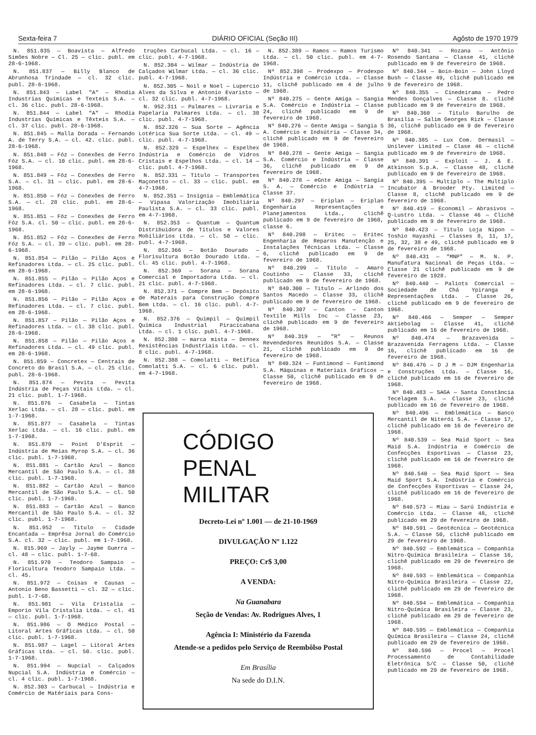Sexta-feira 7 DIÁRIO OFICIAL (Seção III) Agôsto de 1970 1979
N. 851.835 — Boavista — Alfredo Simões Nobre — Cl. 25 — clic. publ. em 28-6-1968.
N. 851.837 — Billy Blanco de Abrunhosa Trindade — cl. 32 clic. publ. 28-6-1968.
N. 851.843 — Label "A" — Rhodia Industrias Químicas e Texteis S.A. — cl. 36 clic. publ. 28-6-1968.
N. 851.844 — Label "A" — Rhodia Industrias Químicas e Têxteis S.A. — cl. 37 clic. publ. 28-6-1968.
N. 851.845 — Malla Dorada — Fernando A. de Terry S.A. — cl. 42. clic. publ. 28-6-1968.
N. 851.848 — Fóz — Conexões de Ferro Fóz S.A. — cl. 10 clic. publ. em 28-6-1968.
N. 851.849 — Fóz — Conexões de Ferro S.A. — cl. 31 — clic. publ. em 28-6-1968.
N. 851.850 — Fóz — Conexões de Ferro S.A. — cl. 28 clic. publ. em 28-6-1968.
N. 851.851 — Fóz — Conexões de Ferro Fóz S.A. cl. 50 — clic. publ. em 28-6-1968.
N. 851.852 — Fóz — Conexões de Ferro Fóz S.A. — cl. 39 — clic. publ. em 28-6-1968.
N. 851.854 — Pilão — Pilão Aços e Refinadores Ltda. — cl. 25 clic. publ. em 28-6-1968.
N. 851.855 — Pilão — Pilão Aços e Refinadores Ltda. — cl. 7 clic. publ. em 28-6-1968.
N. 851.856 — Pilão — Pilão Aços e Refinadores Ltda. — cl. 7 clic. publ. em 28-6-1968.
N. 851.857 — Pilão — Pilão Aços e Refinadores Ltda. — cl. 38 clic. publ. 28-6-1968.
N. 851.858 — Pilão — Pilão Aços e Refinadores Ltda. — cl. 49 clic. publ. em 28-6-1968.
N. 851.859 — Concretex — Centrais de Concreto do Brasil S.A. — cl. 25 clic. publ. 28-6-1968.
N. 851.874 — Pevita — Pevita Indústria de Peças Vitais Ltda. — cl. 21 clic. publ. 1-7-1968.
N. 851.876 — Casabela — Tintas Xerlac Ltda. — cl. 28 — clic. publ. em 1-7-1968.
N. 851.877 — Casabela — Tintas Xerlac Ltda. — cl. 16 clic. publ. em 1-7-1968.
N. 851.879 — Point D'Esprit — Indústria de Meias Myrop S.A. — cl. 36 clic. publ. 1-7-1968.
N. 851.881 — Cartão Azul — Banco Mercantil de São Paulo S.A. — cl. 38 clic. publ. 1-7-1968.
N. 851.882 — Cartão Azul — Banco Mercantil de São Paulo S.A. — cl. 50 clic. publ. 1-7-1968.
N. 851.883 — Cartão Azul — Banco Mercantil de São Paulo S.A. — cl. 32 clic. publ. 1-7-1968.
N. 851.952 — Titulo — Cidade Encantada — Emprêsa Jornal do Comércio S.A. cl. 32 — clic. publ. em 1-7-1968.
N. 815.969 — Jayly — Jayme Guerra — cl. 48 — clic. publ. 1-7-68.
N. 851.970 — Teodoro Sampaio — Floricultura Teodoro Sampaio Ltda. — cl. 45.
N. 851.972 — Coisas e Causas — Antonio Beno Bassetti — cl. 32 — clic. publ. 1-7-68.
N. 851.981 — Vila Cristalia — Emporio Vila Cristalia Ltda. — cl. 41 — clic. publ. 1-7-1968.
N. 851.986 — O Médico Postal — Litoral Artes Gráficas Ltda. — cl. 50 clic. publ. 1-7-1968.
N. 851.987 — Lagel — Litoral Artes Gráficas Ltda. — cl. 50. clic. publ. 1-7-1968.
N. 851.994 — Nupcial — Calçados Nupcial S.A. Indústria e Comércio — cl. 4 clic. publ. 1-7-1968.
N. 852.303 — Carbucal — Indústria e Comércio de Matériais para Cons-
truções Carbucal Ltda. — cl. 16 — clic. publ. 4-7-1968.
N. 852.304 — Wilmar — Indústria de Calçados Wilmar Ltda. — cl. 36 clic. publ. 4-7-1968.
N. 852.305 — Noil e Noel — Lupercio Alves da Silva e Antonio Evaristo — cl. 32 clic. publ. 4-7-1968.
N. 952.311 — Palmares — Livraria e Papelaria Palmares Ltda. — cl. 38 clic. publ. 4-7-1968.
N. 852.326 — Sua Sorte — Agência Lotérica Sua Sorte Ltda. — cl. 49 — clic. publ. 4-7-1968.
N. 852.329 — Espelhex — Espelhex Indústria e Comércio de Vidros Cristais e Espelhos Ltda. — cl. 14 — clic. publ. 4-7-1968.
N. 852.331 — Titulo — Transportes Maçonetto — cl. 33 — clic. publ. em 4-7-1968.
N. 852.351 — Insignia — Emblemática — Vipasa Valorização Imobiliária Paulista S.A. — cl. 33 clic. publ. em 4-7-1968.
N. 852.353 — Quantum — Quantum Distribuidora de Títulos e Valores Mobiliários Ltda. — cl. 50 — clic. publ. 4-7-1968.
N. 852.366 — Botão Dourado — Florisultura Botão Dourado Ltda. — cl. 45 clic. publ. 4-7-1968.
N. 852.369 — Sorana — Sorana Comercial e Importadora Ltda. — cl. 21 clic. publ. 4-7-1968.
N. 852.371 — Compre Bem — Depósito de Materais para Construção Compre Bem Ltda. — cl. 16 clic. publ. 4-7-1968.
N. 852.376 — Quimpil — Quimpil Química Industrial Piracicabana Ltda. — cl. 1 clic. publ. 4-7-1968.
N. 852.380 — marca mista — Dennex Resistências Industriais Ltda. — cl. 8 clic. publ. 4-7-1968.
N. 852.388 — Comolatti — Retífica Comolatti S.A. — cl. 6 clic. publ. em 4-7-1968.
N. 852.389 — Ramos — Ramos Turismo Ltda. — cl. 50 clic. publ. em 4-7-1968.
Nº 852.398 — Prodexpo — Prodexpo Indústria e Comércio Ltda. — Classe 11, clichê publicado em 4 de julho de 1968.
Nº 840.275 — Gente Amiga — Sangia S.A. Comércio e Indústria — Classe 24, clichê publicado em 9 de fevereiro de 1968.
Nº 840.276 — Gente Amiga — Sangia S A. Comércio e Indsútria — Classe 34, clichê publicado em 9 de fevereiro de 1968.
Nº 840.278 — Gente Amiga — Sangia S.A. Comércio e Indústria — Classe 36, clichê publicado em 9 de fevereiro de 1968.
Nº 840.278 — eGnte Amiga — Sangia S. A. — Comércio e Indústria — Classe 37.
Nº 840.297 — Eriplan — Eriplan Engenharia Representações e Planejamentos Ltda., clichê publicado em 9 de fevereiro de 1968, classe 6.
Nº 840.298 — Eritec — Eritec Engenharia de Reparos Manutenção e Instalações Técnicas Ltda. — Classe 6, clichê publicado em 9 de fevereiro de 1968.
Nº 840.299 — Titulo — Amaro Coutinho — Classe 33, clichê publicado em 9 de fevereiro de 1968.
Nº 840.300 — Titulo — Arlindo dos Santos Macedo — Classe 33, clichê publicado em 9 de fevereiro de 1968.
Nº 840.307 — Canton — Canton Textile Mills Inc — Classe 23, clichê publicado em 9 de fevereiro de 1968.
Nº 840.319 — "R" — Reunos Revendedores Reunidos S.A. — Classe 21, clichê publicado em 9 de fevereiro de 1968.
Nº 840.324 — Funtimond — Funtimond S.A. Máquinas e Materiais Gráficos — Classe 50, clichê publicado em 9 de fevereiro de 1968.
CÓDIGO
PENAL
MILITAR
Decreto-Lei nº 1.001 — de 21-10-1969
DIVULGAÇÃO Nº 1.122
PREÇO: Cr$ 3,00
A VENDA:
Na Guanabara
Seção de Vendas: Av. Rodrigues Alves, 1
Agência I: Ministério da Fazenda
Atende-se a pedidos pelo Serviço de Reembôlso Postal
Em Brasília
Na sede do D.I.N.
Nº 840.341 — Rozana — Antônio Rosendo Santana — Classe 41, clichê publicado em 9 de fevereiro de 1968.
Nº 840.344 — Boin-Boin — John Lloyd Bush — Classe 49, clichê publicado em 9 de fevereiro de 1968.
Nº 840.355 — Cinedeirama — Pedro Mendes Gonçalves — Classe 8. clichê publicado em 9 de fevereiro de 1968.
Nº 840.360 — Titulo Barulho de Brasilia — Salim Georges Rizk — Classe 36, clichê publicado em 9 de fevereiro de 1968.
Nº 840.385 — Lux Com. Dermasil — Unilever Limited — Clase 46 — clichê publicado em 9 de fevereiro de 1968.
Nº 840.391 — Exploit — J. & E. Atkinson S.p.A. — Classe 48, clichê publicado em 9 de fevereiro de 1968.
Nº 840.395 — Multiplo — The Multiplo Incubator & Brooder Pty. Limited — Classe 8, clichê publicado em 9 de fevereiro de 1968.
Nº 840.419 — Economil — Abrasivos — Q-Lustro Ltda. — Classe 46 — Clichê publicado em 9 de fevereiro de 1968.
Nº 840.423 — Titulo Loja Nipon — Toshio Hayashi — Classes 8, 11, 17, 25, 32, 38 e 49, clichê publicado em 9 de fevereiro de 1968.
Nº 840.431 — "MNP" — M. N. P. Manufatura Nacional de Peças Ltda. — Classe 21 clichê publicado em 9 de fevereiro de 1928.
Nº 840.440 — Paliots Comercial — Sociedade de Chá Ypiranga e Representações Ltda. — Classe 26, clichê publicado em 9 de fevereiro de 1968.
Nº 840.466 — Semper — Semper Aktiebolag — Classe 41, clichê publicado em 16 de fevereiro de 1968.
Nº 840.474 — Brazavenida — Brazavenida Ferragens Ltda. — Classe 16, clichê publicado em 16 de fevereiro de 1968.
Nº 840.476 — D J M — DJM Engenharia e Construções Ltda. — Classe 16, clichê publicado em 16 de fevereiro de 1968.
Nº 840.483 — SAGA — Santa Constância Tecelagem S.A. — Classe 23, clichê publicado em 16 de fevereiro de 1968.
Nº 840.496 — Emblemática — Banco Mercantil de Niterói S.A. — Classe 17, clichê publicado em 16 de fevereiro de 1968.
Nº 840.539 — Sea Maid Sport — Sea Maid S.A. Indústria e Comércio de Confecções Esportivas — Classe 23, clichê publicado em 16 de fevereiro de 1968.
Nº 840.540 — Sea Maid Sport — Sea Maid Sport S.A. Indústria e Comércio de Confecções Esportivas — Classe 24, clichê publicado em 16 de fevereiro de 1968.
Nº 840.573 — Miau — Sarú Indústria e Comércio Ltda. — Classe 48, clichê publicado em 29 de fevereiro de 1968.
Nº 840.591 — Geotécnica — Geotécnica S.A. — Classe 50, clichê publicado em 29 de fevereiro de 1968.
Nº 840.592 — Emblemática — Companhia Nitro-Química Brasileira — Classe 16, clichê publicado em 29 de fevereiro de 1968.
Nº 840.593 — Emblemática — Companhia Nitro-Química Brasileira — Classe 22, clichê publicado em 29 de fevereiro de 1968.
Nº 840.594 — Emblemática — Companhia Nitro-Química Brasileira — Classe 23, clichê publicado em 29 de fevereiro de 1968.
Nº 840.595 — Emblemática — Companhia Química Brasileira — Classe 24, clichê publicado em 29 de fevereiro de 1968.
Nº 840.596 — Procel — Procel Processamento de Contabilidade Eletrônica S/C — Classe 50, clichê publicado em 29 de fevereiro de 1968.